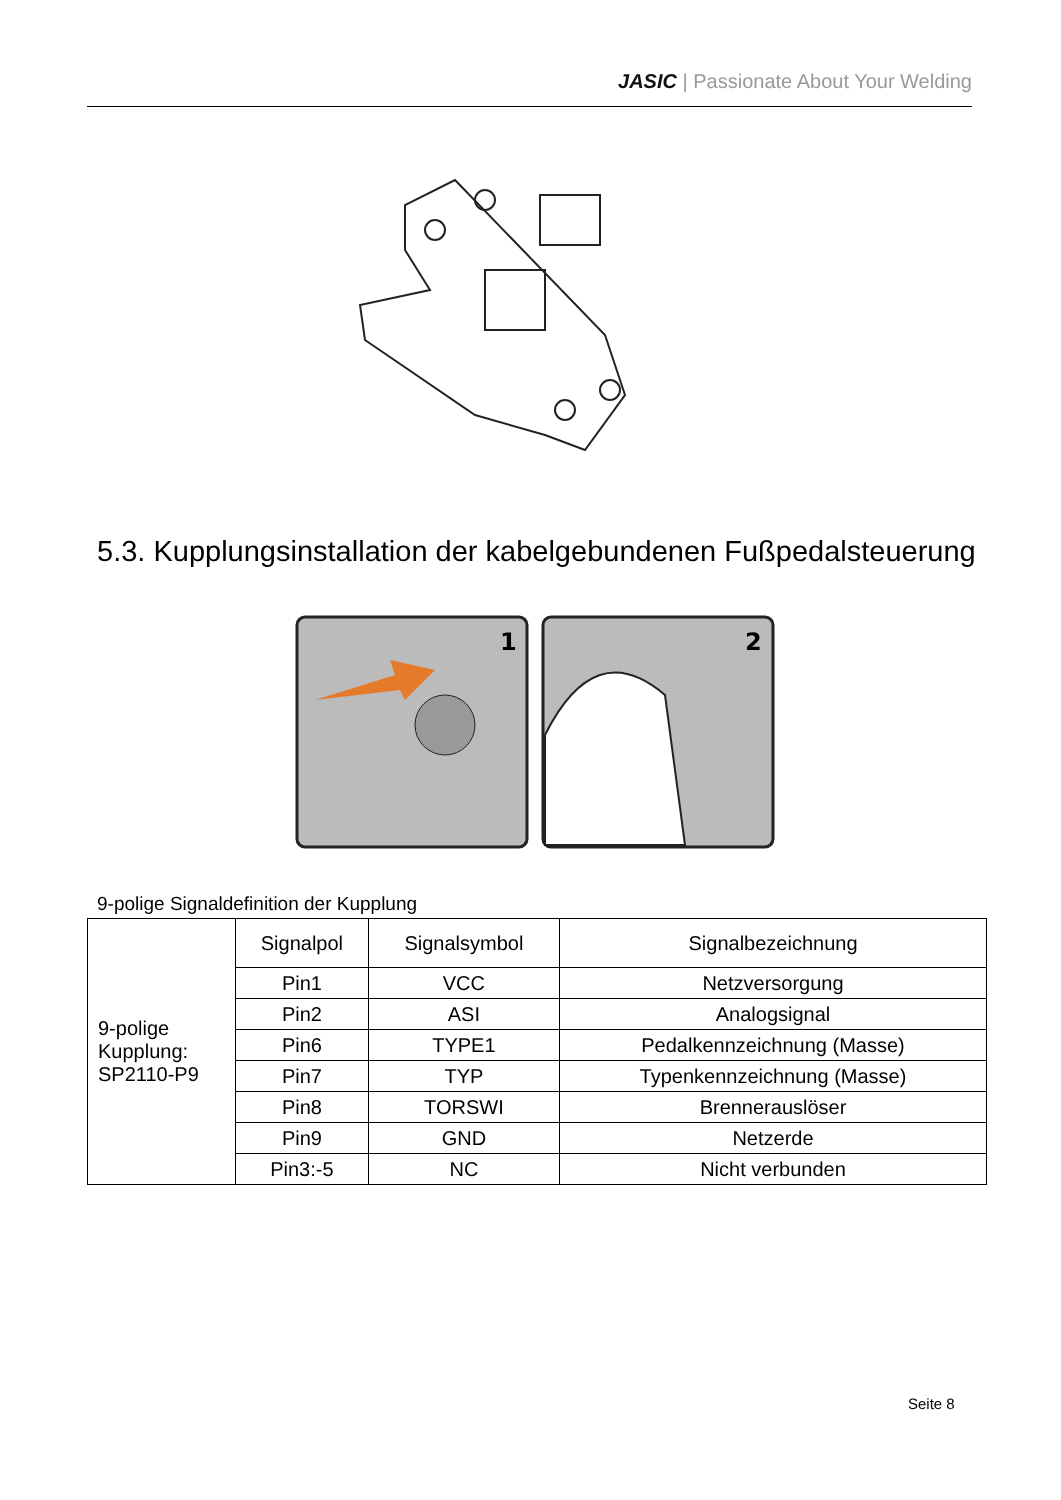JASIC | Passionate About Your Welding
5.3. Kupplungsinstallation der kabelgebundenen Fußpedalsteuerung
1
2
9-polige Signaldefinition der Kupplung
| 9-polige Kupplung: SP2110-P9 | Signalpol | Signalsymbol | Signalbezeichnung |
| | Pin1 | VCC | Netzversorgung |
| | Pin2 | ASI | Analogsignal |
| | Pin6 | TYPE1 | Pedalkennzeichnung (Masse) |
| | Pin7 | TYP | Typenkennzeichnung (Masse) |
| | Pin8 | TORSWI | Brennerauslöser |
| | Pin9 | GND | Netzerde |
| | Pin3:-5 | NC | Nicht verbunden |
Seite 8